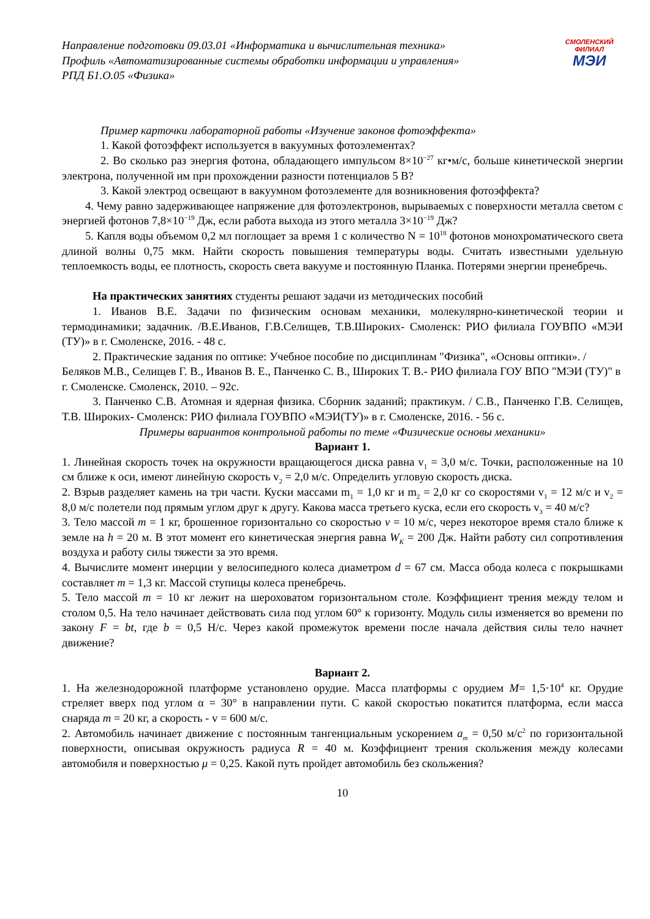Направление подготовки 09.03.01 «Информатика и вычислительная техника»
Профиль «Автоматизированные системы обработки информации и управления»
РПД Б1.О.05 «Физика»
СМОЛЕНСКИЙ
ФИЛИАЛ
МЭИ
Пример карточки лабораторной работы «Изучение законов фотоэффекта»
1. Какой фотоэффект используется в вакуумных фотоэлементах?
2. Во сколько раз энергия фотона, обладающего импульсом 8×10<sup>−27</sup> кг•м/с, больше кинетической энергии электрона, полученной им при прохождении разности потенциалов 5 В?
3. Какой электрод освещают в вакуумном фотоэлементе для возникновения фотоэффекта?
4. Чему равно задерживающее напряжение для фотоэлектронов, вырываемых с поверхности металла светом с энергией фотонов 7,8×10<sup>−19</sup> Дж, если работа выхода из этого металла 3×10<sup>−19</sup> Дж?
5. Капля воды объемом 0,2 мл поглощает за время 1 с количество N = 10<sup>18</sup> фотонов монохроматического света длиной волны 0,75 мкм. Найти скорость повышения температуры воды. Считать известными удельную теплоемкость воды, ее плотность, скорость света вакууме и постоянную Планка. Потерями энергии пренебречь.
На практических занятиях студенты решают задачи из методических пособий
1. Иванов В.Е. Задачи по физическим основам механики, молекулярно-кинетической теории и термодинамики; задачник. /В.Е.Иванов, Г.В.Селищев, Т.В.Широких- Смоленск: РИО филиала ГОУВПО «МЭИ (ТУ)» в г. Смоленске, 2016. - 48 с.
2. Практические задания по оптике: Учебное пособие по дисциплинам "Физика", «Основы оптики». / Беляков М.В., Селищев Г. В., Иванов В. Е., Панченко С. В., Широких Т. В.- РИО филиала ГОУ ВПО "МЭИ (ТУ)" в г. Смоленске. Смоленск, 2010. – 92с.
3. Панченко С.В. Атомная и ядерная физика. Сборник заданий; практикум. / С.В., Панченко Г.В. Селищев, Т.В. Широких- Смоленск: РИО филиала ГОУВПО «МЭИ(ТУ)» в г. Смоленске, 2016. - 56 с.
Примеры вариантов контрольной работы по теме «Физические основы механики»
Вариант 1.
1. Линейная скорость точек на окружности вращающегося диска равна v<sub>1</sub> = 3,0 м/с. Точки, расположенные на 10 см ближе к оси, имеют линейную скорость v<sub>2</sub> = 2,0 м/с. Определить угловую скорость диска.
2. Взрыв разделяет камень на три части. Куски массами m<sub>1</sub> = 1,0 кг и m<sub>2</sub> = 2,0 кг со скоростями v<sub>1</sub> = 12 м/с и v<sub>2</sub> = 8,0 м/с полетели под прямым углом друг к другу. Какова масса третьего куска, если его скорость v<sub>3</sub> = 40 м/с?
3. Тело массой m = 1 кг, брошенное горизонтально со скоростью v = 10 м/с, через некоторое время стало ближе к земле на h = 20 м. В этот момент его кинетическая энергия равна W<sub>K</sub> = 200 Дж. Найти работу сил сопротивления воздуха и работу силы тяжести за это время.
4. Вычислите момент инерции у велосипедного колеса диаметром d = 67 см. Масса обода колеса с покрышками составляет m = 1,3 кг. Массой ступицы колеса пренебречь.
5. Тело массой m = 10 кг лежит на шероховатом горизонтальном столе. Коэффициент трения между телом и столом 0,5. На тело начинает действовать сила под углом 60° к горизонту. Модуль силы изменяется во времени по закону F = bt, где b = 0,5 Н/с. Через какой промежуток времени после начала действия силы тело начнет движение?
Вариант 2.
1. На железнодорожной платформе установлено орудие. Масса платформы с орудием M= 1,5·10<sup>4</sup> кг. Орудие стреляет вверх под углом α = 30° в направлении пути. С какой скоростью покатится платформа, если масса снаряда m = 20 кг, а скорость - v = 600 м/с.
2. Автомобиль начинает движение с постоянным тангенциальным ускорением a<sub>m</sub> = 0,50 м/с<sup>2</sup> по горизонтальной поверхности, описывая окружность радиуса R = 40 м. Коэффициент трения скольжения между колесами автомобиля и поверхностью μ = 0,25. Какой путь пройдет автомобиль без скольжения?
10